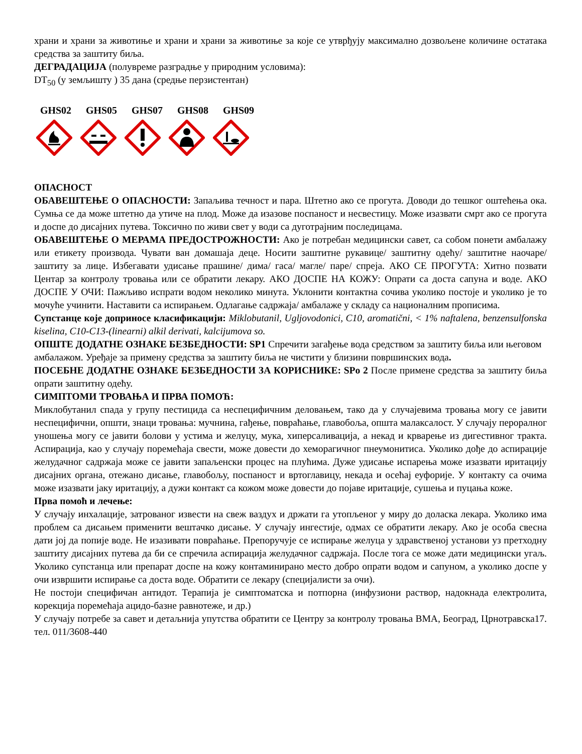храни и храни за животиње и храни и храни за животиње за које се утврђују максимално дозвољене количине остатака средства за заштиту биља.
ДЕГРАДАЦИЈА (полувреме разградње у природним условима):
DT<sub>50</sub> (у земљишту ) 35 дана (средње перзистентан)
GHS02 GHS05 GHS07 GHS08 GHS09
ОПАСНОСТ
ОБАВЕШТЕЊЕ О ОПАСНОСТИ: Запаљива течност и пара. Штетно ако се прогута. Доводи до тешког оштећења ока. Сумња се да може штетно да утиче на плод. Може да изазове поспаност и несвестицу. Може изазвати смрт ако се прогута и доспе до дисајних путева. Токсично по живи свет у води са дуготрајним последицама.
ОБАВЕШТЕЊЕ О МЕРАМА ПРЕДОСТРОЖНОСТИ: Ако је потребан медицински савет, са собом понети амбалажу или етикету производа. Чувати ван домашаја деце. Носити заштитне рукавице/ заштитну одећу/ заштитне наочаре/ заштиту за лице. Избегавати удисање прашине/ дима/ гаса/ магле/ паре/ спреја. АКО СЕ ПРОГУТА: Хитно позвати Центар за контролу тровања или се обратити лекару. АКО ДОСПЕ НА КОЖУ: Опрати са доста сапуна и воде. АКО ДОСПЕ У ОЧИ: Пажљиво испрати водом неколико минута. Уклонити контактна сочива уколико постоје и уколико је то мочуће учинити. Наставити са испирањем. Одлагање садржаја/ амбалаже у складу са националним прописима.
Супстанце које доприносе класификацији: Miklobutanil, Ugljovodonici, C10, aromatični, < 1% naftalena, benzensulfonska kiselina, C10-C13-(linearni) alkil derivati, kalcijumova so.
ОПШТЕ ДОДАТНЕ ОЗНАКЕ БЕЗБЕДНОСТИ: SP1 Спречити загађење вода средством за заштиту биља или његовом амбалажом. Уређаје за примену средства за заштиту биља не чистити у близини површинских вода.
ПОСЕБНЕ ДОДАТНЕ ОЗНАКЕ БЕЗБЕДНОСТИ ЗА КОРИСНИКЕ: SPo 2 После примене средства за заштиту биља опрати заштитну одећу.
СИМПТОМИ ТРОВАЊА И ПРВА ПОМОЋ:
Миклобутанил спада у групу пестицида са неспецифичним деловањем, тако да у случајевима тровања могу се јавити неспецифични, општи, знаци тровања: мучнина, гађење, повраћање, главобоља, општа малаксалост. У случају пероралног уношења могу се јавити болови у устима и желуцу, мука, хиперсаливација, а некад и крварење из дигестивног тракта. Аспирација, као у случају поремећаја свести, може довести до хеморагичног пнеумонитиса. Уколико дође до аспирације желудачног садржаја може се јавити запаљенски процес на плућима. Дуже удисање испарења може изазвати иритацију дисајних органа, отежано дисање, главобољу, поспаност и вртоглавицу, некада и осећај еуфорије. У контакту са очима може изазвати јаку иритацију, а дужи контакт са кожом може довести до појаве иритације, сушења и пуцања коже.
Прва помоћ и лечење:
У случају инхалације, затрованог извести на свеж ваздух и држати га утопљеног у миру до доласка лекара. Уколико има проблем са дисањем применити вештачко дисање. У случају ингестије, одмах се обратити лекару. Ако је особа свесна дати јој да попије воде. Не изазивати повраћање. Препоручује се испирање желуца у здравственој установи уз претходну заштиту дисајних путева да би се спречила аспирација желудачног садржаја. После тога се може дати медицински угаљ. Уколико супстанца или препарат доспе на кожу контаминирано место добро опрати водом и сапуном, а уколико доспе у очи извршити испирање са доста воде. Обратити се лекару (специјалисти за очи).
Не постоји специфичан антидот. Терапија је симптоматска и потпорна (инфузиони раствор, надокнада електролита, корекција поремећаја ацидо-базне равнотеже, и др.)
У случају потребе за савет и детаљнија упутства обратити се Центру за контролу тровања ВМА, Београд, Црнотравска17. тел. 011/3608-440